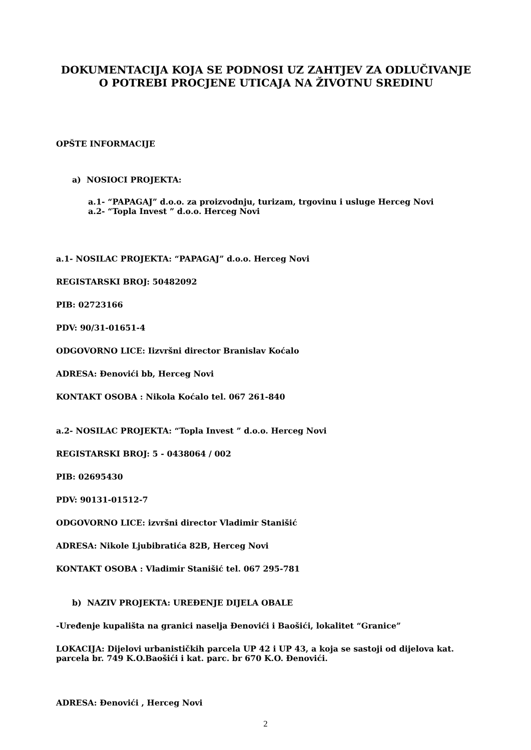DOKUMENTACIJA KOJA SE PODNOSI UZ ZAHTJEV ZA ODLUČIVANJE O POTREBI PROCJENE UTICAJA NA ŽIVOTNU SREDINU
OPŠTE INFORMACIJE
a) NOSIOCI PROJEKTA:
a.1- “PAPAGAJ” d.o.o. za proizvodnju, turizam, trgovinu i usluge Herceg Novi
a.2- “Topla Invest ” d.o.o. Herceg Novi
a.1- NOSILAC PROJEKTA: “PAPAGAJ” d.o.o. Herceg Novi
REGISTARSKI BROJ: 50482092
PIB: 02723166
PDV: 90/31-01651-4
ODGOVORNO LICE: Iizvršni director Branislav Koćalo
ADRESA: Đenovići bb, Herceg Novi
KONTAKT OSOBA : Nikola Koćalo tel. 067 261-840
a.2- NOSILAC PROJEKTA: “Topla Invest ” d.o.o. Herceg Novi
REGISTARSKI BROJ: 5 - 0438064 / 002
PIB: 02695430
PDV: 90131-01512-7
ODGOVORNO LICE: izvršni director Vladimir Stanišić
ADRESA: Nikole Ljubibratića 82B, Herceg Novi
KONTAKT OSOBA : Vladimir Stanišić tel. 067 295-781
b) NAZIV PROJEKTA: UREĐENJE DIJELA OBALE
-Uređenje kupališta na granici naselja Đenovići i Baošići, lokalitet “Granice”
LOKACIJA: Dijelovi urbanističkih parcela UP 42 i UP 43, a koja se sastoji od dijelova kat. parcela br. 749 K.O.Baošići i kat. parc. br 670 K.O. Đenovići.
ADRESA: Đenovići , Herceg Novi
2